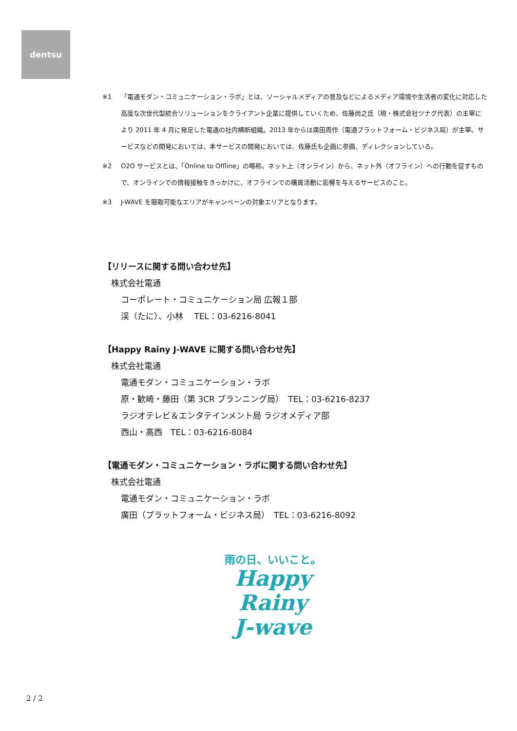dentsu
※1 「電通モダン・コミュニケーション・ラボ」とは、ソーシャルメディアの普及などによるメディア環境や生活者の変化に対応した高度な次世代型統合ソリューションをクライアント企業に提供していくため、佐藤尚之氏（現・株式会社ツナグ代表）の主宰により 2011 年 4 月に発足した電通の社内横断組織。2013 年からは廣田周作（電通プラットフォーム・ビジネス局）が主宰。サービスなどの開発においては、本サービスの開発においては、佐藤氏も企画に参画、ディレクションしている。
※2 O2O サービスとは、「Online to Offline」の略称。ネット上（オンライン）から、ネット外（オフライン）への行動を促すもので、オンラインでの情報接触をきっかけに、オフラインでの購買活動に影響を与えるサービスのこと。
※3 J-WAVE を聴取可能なエリアがキャンペーンの対象エリアとなります。
【リリースに関する問い合わせ先】
株式会社電通
コーポレート・コミュニケーション局 広報１部
渓（たに）、小林　 TEL：03-6216-8041
【Happy Rainy J-WAVE に関する問い合わせ先】
株式会社電通
電通モダン・コミュニケーション・ラボ
原・歓崎・藤田（第 3CR プランニング局）　TEL：03-6216-8237
ラジオテレビ＆エンタテインメント局 ラジオメディア部
西山・高西　TEL：03-6216-8084
【電通モダン・コミュニケーション・ラボに関する問い合わせ先】
株式会社電通
電通モダン・コミュニケーション・ラボ
廣田（プラットフォーム・ビジネス局）　TEL：03-6216-8092
雨の日、いいこと。
Happy
Rainy
J-wave
2 / 2